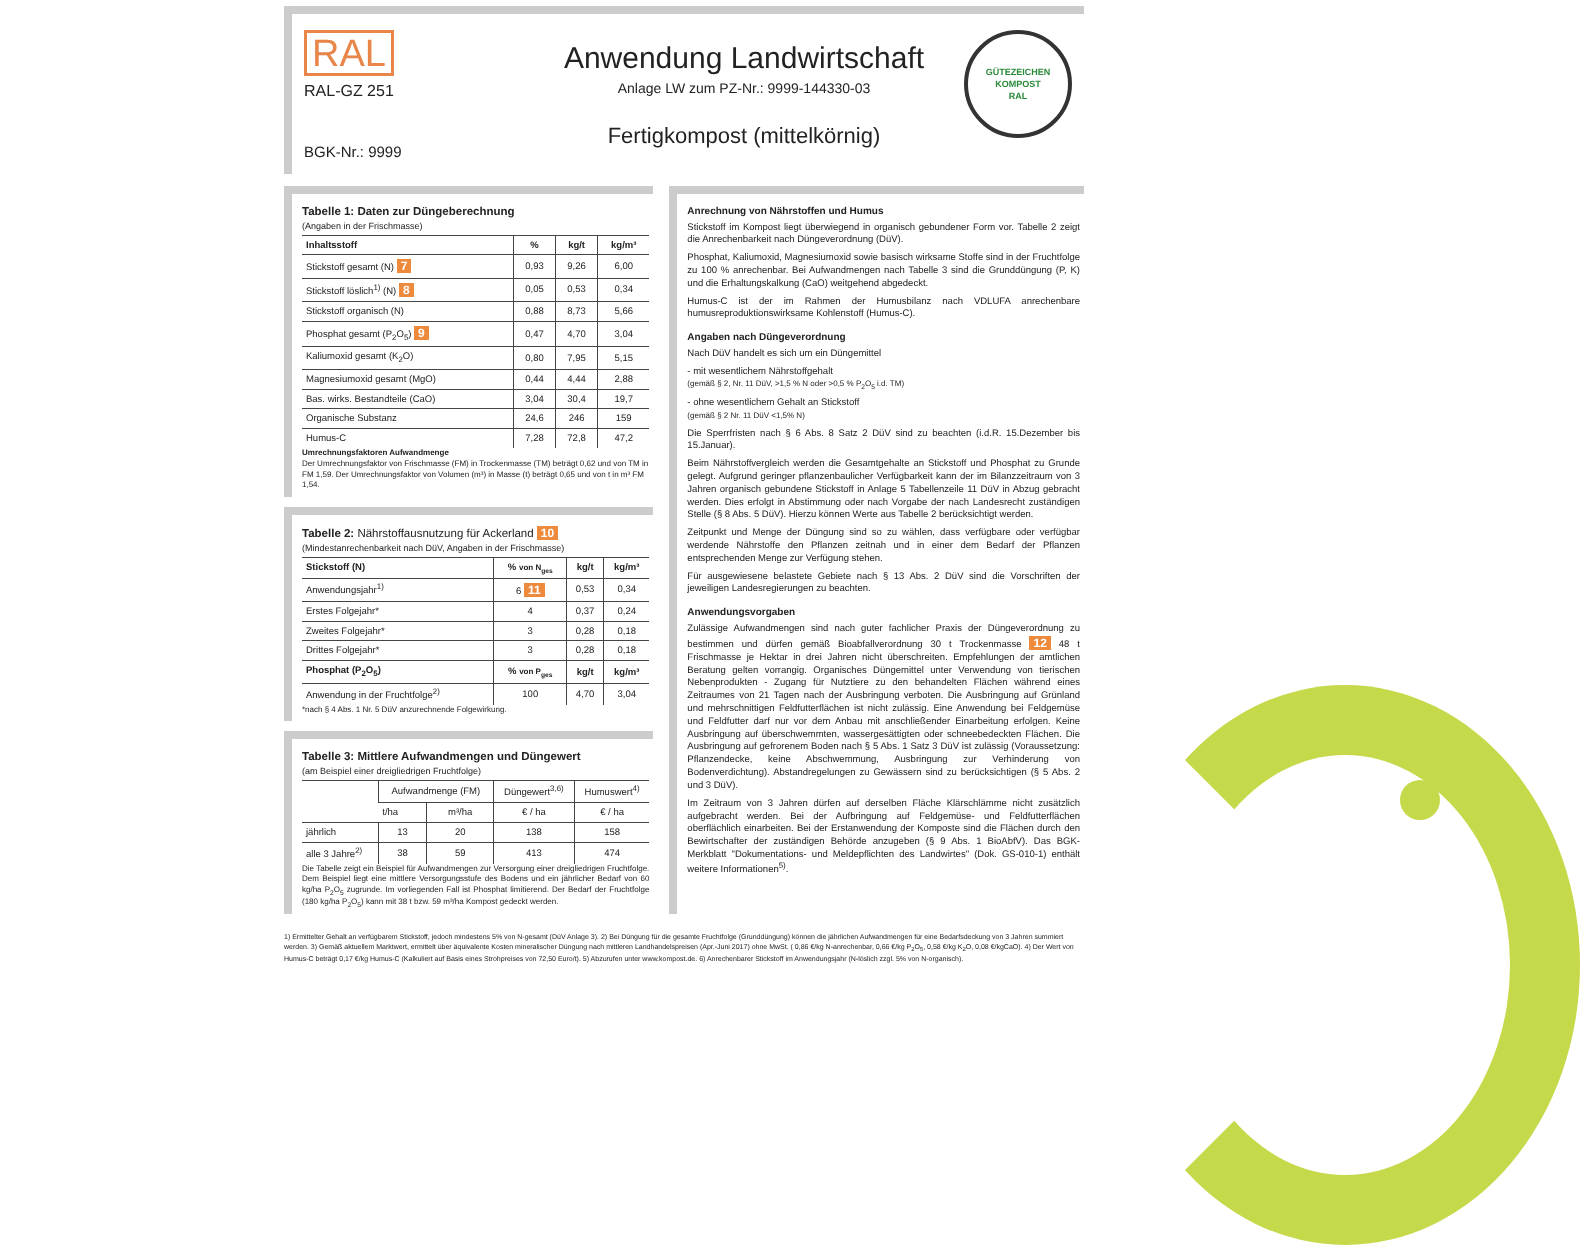RAL
RAL-GZ 251
BGK-Nr.: 9999
Anwendung Landwirtschaft
Anlage LW zum PZ-Nr.: 9999-144330-03
Fertigkompost (mittelkörnig)
GÜTEZEICHEN KOMPOST
RAL
Tabelle 1: Daten zur Düngeberechnung
(Angaben in der Frischmasse)
| Inhaltsstoff | % | kg/t | kg/m³ |
| --- | --- | --- | --- |
| Stickstoff gesamt (N) 7 | 0,93 | 9,26 | 6,00 |
| Stickstoff löslich<sup>1)</sup> (N) 8 | 0,05 | 0,53 | 0,34 |
| Stickstoff organisch (N) | 0,88 | 8,73 | 5,66 |
| Phosphat gesamt (P<sub>2</sub>O<sub>5</sub>) 9 | 0,47 | 4,70 | 3,04 |
| Kaliumoxid gesamt (K<sub>2</sub>O) | 0,80 | 7,95 | 5,15 |
| Magnesiumoxid gesamt (MgO) | 0,44 | 4,44 | 2,88 |
| Bas. wirks. Bestandteile (CaO) | 3,04 | 30,4 | 19,7 |
| Organische Substanz | 24,6 | 246 | 159 |
| Humus-C | 7,28 | 72,8 | 47,2 |
Umrechnungsfaktoren Aufwandmenge
Der Umrechnungsfaktor von Frischmasse (FM) in Trockenmasse (TM) beträgt 0,62 und von TM in FM 1,59. Der Umrechnungsfaktor von Volumen (m³) in Masse (t) beträgt 0,65 und von t in m³ FM 1,54.
Tabelle 2: Nährstoffausnutzung für Ackerland 10
(Mindestanrechenbarkeit nach DüV, Angaben in der Frischmasse)
| Stickstoff (N) | % von N<sub>ges</sub> | kg/t | kg/m³ |
| --- | --- | --- | --- |
| Anwendungsjahr<sup>1)</sup> | 6 11 | 0,53 | 0,34 |
| Erstes Folgejahr* | 4 | 0,37 | 0,24 |
| Zweites Folgejahr* | 3 | 0,28 | 0,18 |
| Drittes Folgejahr* | 3 | 0,28 | 0,18 |
| Phosphat (P<sub>2</sub>O<sub>5</sub>) | % von P<sub>ges</sub> | kg/t | kg/m³ |
| Anwendung in der Fruchtfolge<sup>2)</sup> | 100 | 4,70 | 3,04 |
*nach § 4 Abs. 1 Nr. 5 DüV anzurechnende Folgewirkung.
Tabelle 3: Mittlere Aufwandmengen und Düngewert
(am Beispiel einer dreigliedrigen Fruchtfolge)
| | Aufwandmenge (FM) | | Düngewert<sup>3,6)</sup> | Humuswert<sup>4)</sup> |
| --- | --- | --- | --- | --- |
| | t/ha | m³/ha | € / ha | € / ha |
| jährlich | 13 | 20 | 138 | 158 |
| alle 3 Jahre<sup>2)</sup> | 38 | 59 | 413 | 474 |
Die Tabelle zeigt ein Beispiel für Aufwandmengen zur Versorgung einer dreigliedrigen Fruchtfolge. Dem Beispiel liegt eine mittlere Versorgungsstufe des Bodens und ein jährlicher Bedarf von 60 kg/ha P<sub>2</sub>O<sub>5</sub> zugrunde. Im vorliegenden Fall ist Phosphat limitierend. Der Bedarf der Fruchtfolge (180 kg/ha P<sub>2</sub>O<sub>5</sub>) kann mit 38 t bzw. 59 m³/ha Kompost gedeckt werden.
Anrechnung von Nährstoffen und Humus
Stickstoff im Kompost liegt überwiegend in organisch gebundener Form vor. Tabelle 2 zeigt die Anrechenbarkeit nach Düngeverordnung (DüV).
Phosphat, Kaliumoxid, Magnesiumoxid sowie basisch wirksame Stoffe sind in der Fruchtfolge zu 100 % anrechenbar. Bei Aufwandmengen nach Tabelle 3 sind die Grunddüngung (P, K) und die Erhaltungskalkung (CaO) weitgehend abgedeckt.
Humus-C ist der im Rahmen der Humusbilanz nach VDLUFA anrechenbare humusreproduktionswirksame Kohlenstoff (Humus-C).
Angaben nach Düngeverordnung
Nach DüV handelt es sich um ein Düngemittel
- mit wesentlichem Nährstoffgehalt
(gemäß § 2, Nr. 11 DüV, >1,5 % N oder >0,5 % P<sub>2</sub>O<sub>5</sub> i.d. TM)
- ohne wesentlichem Gehalt an Stickstoff
(gemäß § 2 Nr. 11 DüV <1,5% N)
Die Sperrfristen nach § 6 Abs. 8 Satz 2 DüV sind zu beachten (i.d.R. 15.Dezember bis 15.Januar).
Beim Nährstoffvergleich werden die Gesamtgehalte an Stickstoff und Phosphat zu Grunde gelegt. Aufgrund geringer pflanzenbaulicher Verfügbarkeit kann der im Bilanzzeitraum von 3 Jahren organisch gebundene Stickstoff in Anlage 5 Tabellenzeile 11 DüV in Abzug gebracht werden. Dies erfolgt in Abstimmung oder nach Vorgabe der nach Landesrecht zuständigen Stelle (§ 8 Abs. 5 DüV). Hierzu können Werte aus Tabelle 2 berücksichtigt werden.
Zeitpunkt und Menge der Düngung sind so zu wählen, dass verfügbare oder verfügbar werdende Nährstoffe den Pflanzen zeitnah und in einer dem Bedarf der Pflanzen entsprechenden Menge zur Verfügung stehen.
Für ausgewiesene belastete Gebiete nach § 13 Abs. 2 DüV sind die Vorschriften der jeweiligen Landesregierungen zu beachten.
Anwendungsvorgaben
Zulässige Aufwandmengen sind nach guter fachlicher Praxis der Düngeverordnung zu bestimmen und dürfen gemäß Bioabfallverordnung 30 t Trockenmasse 12 48 t Frischmasse je Hektar in drei Jahren nicht überschreiten. Empfehlungen der amtlichen Beratung gelten vorrangig. Organisches Düngemittel unter Verwendung von tierischen Nebenprodukten - Zugang für Nutztiere zu den behandelten Flächen während eines Zeitraumes von 21 Tagen nach der Ausbringung verboten. Die Ausbringung auf Grünland und mehrschnittigen Feldfutterflächen ist nicht zulässig. Eine Anwendung bei Feldgemüse und Feldfutter darf nur vor dem Anbau mit anschließender Einarbeitung erfolgen. Keine Ausbringung auf überschwemmten, wassergesättigten oder schneebedeckten Flächen. Die Ausbringung auf gefrorenem Boden nach § 5 Abs. 1 Satz 3 DüV ist zulässig (Voraussetzung: Pflanzendecke, keine Abschwemmung, Ausbringung zur Verhinderung von Bodenverdichtung). Abstandregelungen zu Gewässern sind zu berücksichtigen (§ 5 Abs. 2 und 3 DüV).
Im Zeitraum von 3 Jahren dürfen auf derselben Fläche Klärschlämme nicht zusätzlich aufgebracht werden. Bei der Aufbringung auf Feldgemüse- und Feldfutterflächen oberflächlich einarbeiten. Bei der Erstanwendung der Komposte sind die Flächen durch den Bewirtschafter der zuständigen Behörde anzugeben (§ 9 Abs. 1 BioAbfV). Das BGK-Merkblatt "Dokumentations- und Meldepflichten des Landwirtes" (Dok. GS-010-1) enthält weitere Informationen<sup>5)</sup>.
1) Ermittelter Gehalt an verfügbarem Stickstoff, jedoch mindestens 5% von N-gesamt (DüV Anlage 3). 2) Bei Düngung für die gesamte Fruchtfolge (Grunddüngung) können die jährlichen Aufwandmengen für eine Bedarfsdeckung von 3 Jahren summiert werden. 3) Gemäß aktuellem Marktwert, ermittelt über äquivalente Kosten mineralischer Düngung nach mittleren Landhandelspreisen (Apr.-Juni 2017) ohne MwSt. ( 0,86 €/kg N-anrechenbar, 0,66 €/kg P<sub>2</sub>O<sub>5</sub>, 0,58 €/kg K<sub>2</sub>O, 0,08 €/kgCaO). 4) Der Wert von Humus-C beträgt 0,17 €/kg Humus-C (Kalkuliert auf Basis eines Strohpreises von 72,50 Euro/t). 5) Abzurufen unter www.kompost.de. 6) Anrechenbarer Stickstoff im Anwendungsjahr (N-löslich zzgl. 5% von N-organisch).